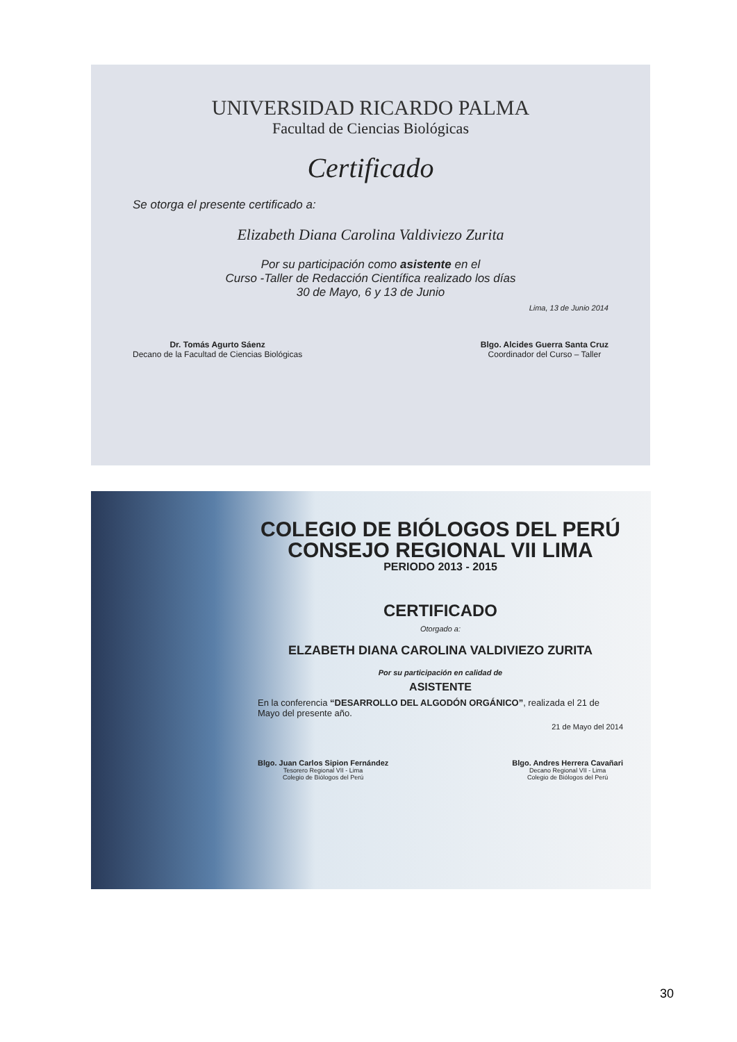UNIVERSIDAD RICARDO PALMA
Facultad de Ciencias Biológicas
Certificado
Se otorga el presente certificado a:
Elizabeth Diana Carolina Valdiviezo Zurita
Por su participación como asistente en el
Curso -Taller de Redacción Científica realizado los días
30 de Mayo, 6 y 13 de Junio
Lima, 13 de Junio 2014
Dr. Tomás Agurto Sáenz
Decano de la Facultad de Ciencias Biológicas
Blgo. Alcides Guerra Santa Cruz
Coordinador del Curso – Taller
COLEGIO DE BIÓLOGOS DEL PERÚ
CONSEJO REGIONAL VII LIMA
PERIODO 2013 - 2015
CERTIFICADO
Otorgado a:
ELZABETH DIANA CAROLINA VALDIVIEZO ZURITA
Por su participación en calidad de
ASISTENTE
En la conferencia “DESARROLLO DEL ALGODÓN ORGÁNICO”, realizada el 21 de Mayo del presente año.
21 de Mayo del 2014
Blgo. Juan Carlos Sipion Fernández
Tesorero Regional VII - Lima
Colegio de Biólogos del Perú
Blgo. Andres Herrera Cavañari
Decano Regional VII - Lima
Colegio de Biólogos del Perú
30